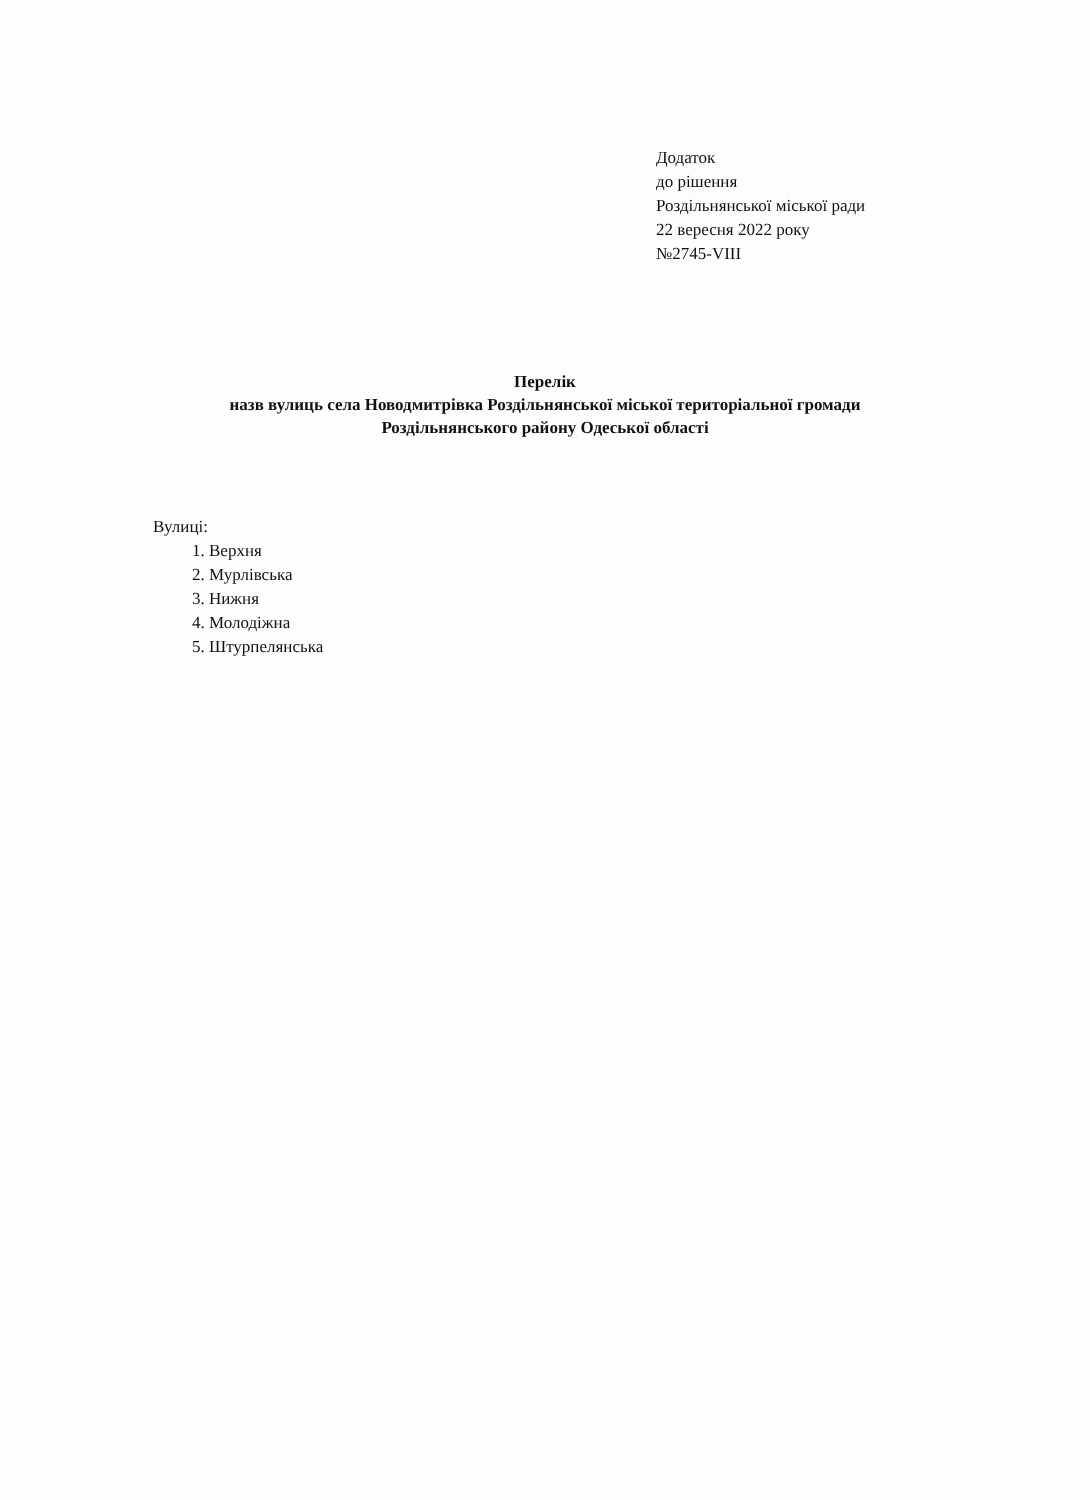Додаток
до рішення
Роздільнянської міської ради
22 вересня 2022 року
№2745-VIII
Перелік
назв вулиць села Новодмитрівка Роздільнянської міської територіальної громади
Роздільнянського району Одеської області
Вулиці:
1. Верхня
2. Мурлівська
3. Нижня
4. Молодіжна
5. Штурпелянська